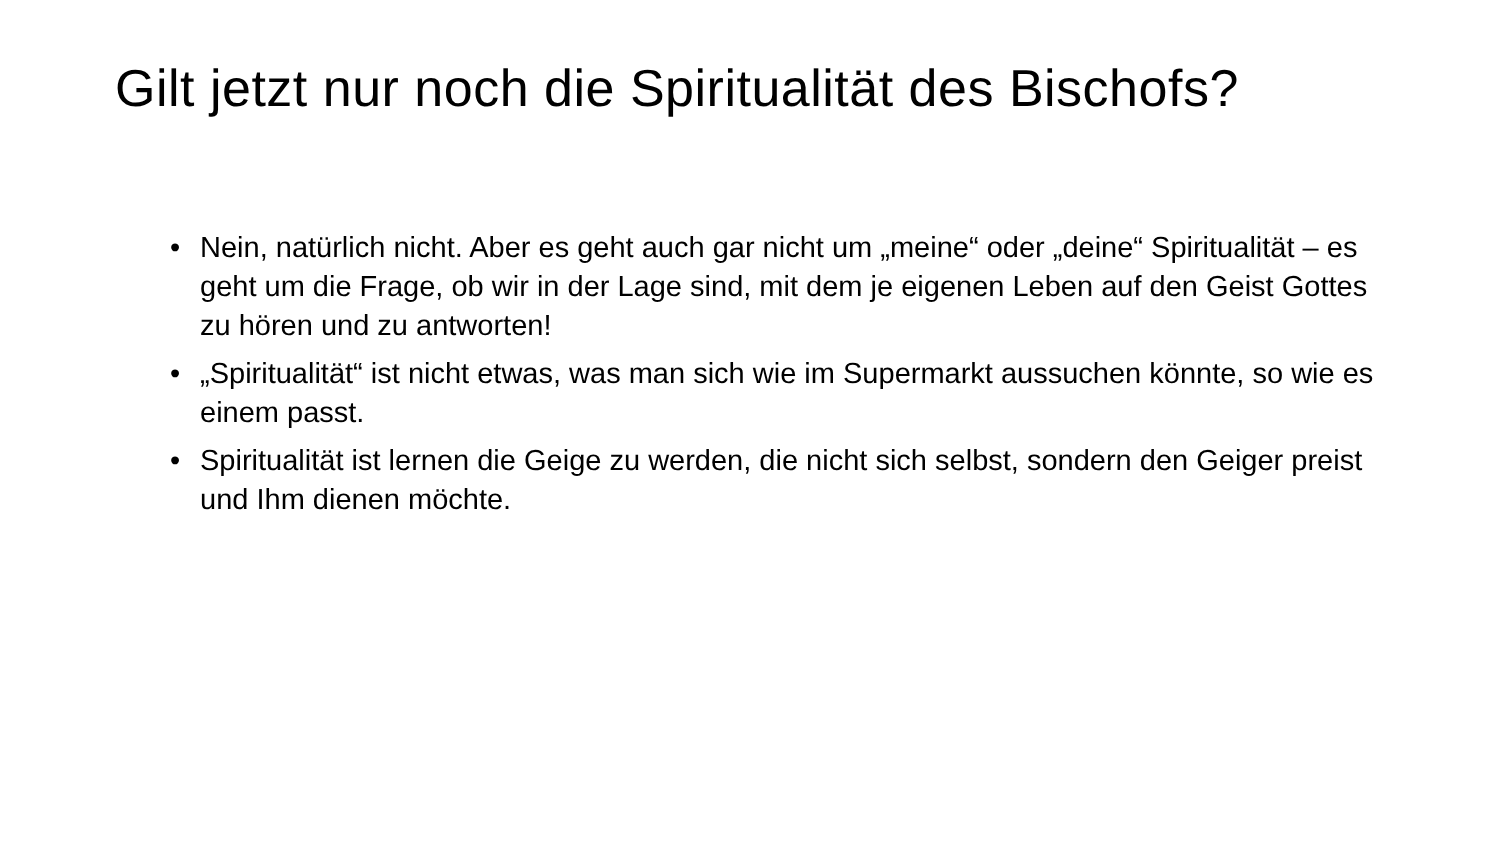Gilt jetzt nur noch die Spiritualität des Bischofs?
• Nein, natürlich nicht. Aber es geht auch gar nicht um „meine“ oder „deine“ Spiritualität – es geht um die Frage, ob wir in der Lage sind, mit dem je eigenen Leben auf den Geist Gottes zu hören und zu antworten!
• „Spiritualität“ ist nicht etwas, was man sich wie im Supermarkt aussuchen könnte, so wie es einem passt.
• Spiritualität ist lernen die Geige zu werden, die nicht sich selbst, sondern den Geiger preist und Ihm dienen möchte.